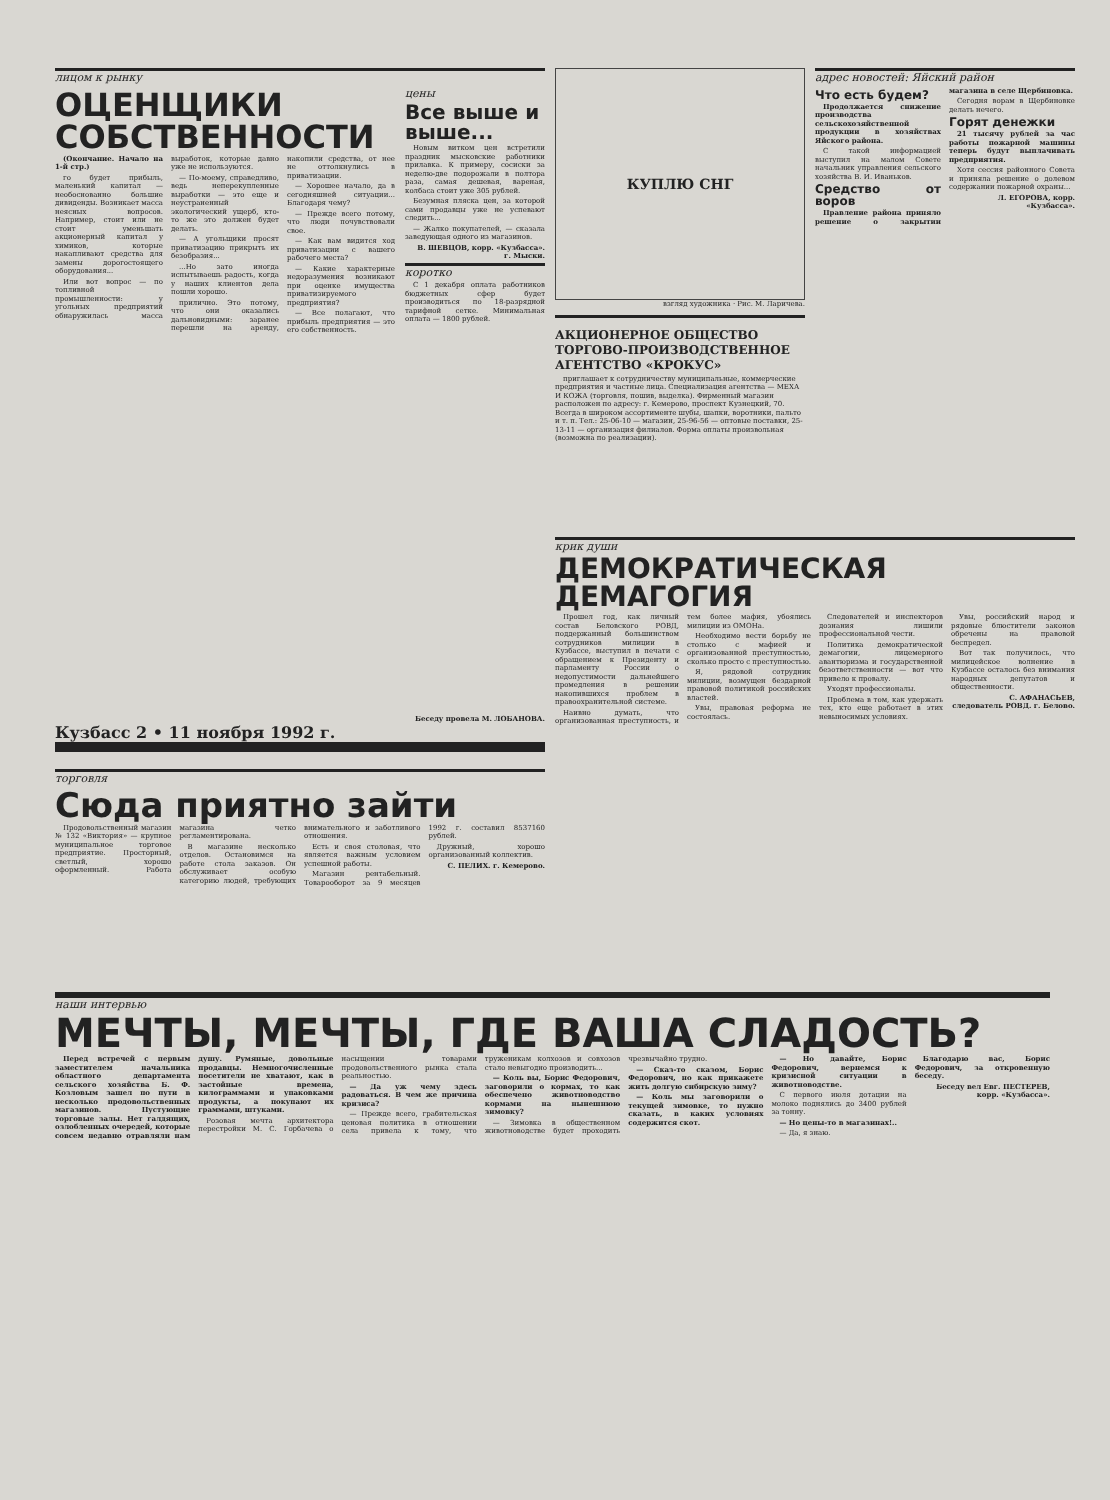лицом к рынку
ОЦЕНЩИКИ СОБСТВЕННОСТИ
(Окончание. Начало на 1-й стр.)
го будет прибыль, маленький капитал — необоснованно большие дивиденды. Возникает масса неясных вопросов. Например, стоит или не стоит уменьшать акционерный капитал у химиков, которые накапливают средства для замены дорогостоящего оборудования...
Или вот вопрос — по топливной промышленности: у угольных предприятий обнаружилась масса выработок, которые давно уже не используются.
— По-моему, справедливо, ведь неперекупленные выработки — это еще и неустраненный экологический ущерб, кто-то же это должен будет делать.
— А угольщики просят приватизацию прикрыть их безобразия...
...Но зато иногда испытываешь радость, когда у наших клиентов дела пошли хорошо.
прилично. Это потому, что они оказались дальновидными: заранее перешли на аренду, накопили средства, от нее не оттолкнулись в приватизации.
— Хорошее начало, да в сегодняшней ситуации... Благодаря чему?
— Прежде всего потому, что люди почувствовали свое.
— Как вам видится ход приватизации с вашего рабочего места?
— Какие характерные недоразумения возникают при оценке имущества приватизируемого предприятия?
— Все полагают, что прибыль предприятия — это его собственность.
цены
Все выше и выше...
Новым витком цен встретили праздник мысковские работники прилавка. К примеру, сосиски за неделю-две подорожали в полтора раза, самая дешевая, вареная, колбаса стоит уже 305 рублей.
Безумная пляска цен, за которой сами продавцы уже не успевают следить...
— Жалко покупателей, — сказала заведующая одного из магазинов.
В. ШЕВЦОВ, корр. «Кузбасса». г. Мыски.
коротко
С 1 декабря оплата работников бюджетных сфер будет производиться по 18-разрядной тарифной сетке. Минимальная оплата — 1800 рублей.
Беседу провела М. ЛОБАНОВА.
Кузбасс 2 • 11 ноября 1992 г.
КУПЛЮ СНГ
взгляд художника · Рис. М. Ларичева.
АКЦИОНЕРНОЕ ОБЩЕСТВО ТОРГОВО-ПРОИЗВОДСТВЕННОЕ АГЕНТСТВО «КРОКУС»
приглашает к сотрудничеству муниципальные, коммерческие предприятия и частные лица. Специализация агентства — МЕХА И КОЖА (торговля, пошив, выделка). Фирменный магазин расположен по адресу: г. Кемерово, проспект Кузнецкий, 70. Всегда в широком ассортименте шубы, шапки, воротники, пальто и т. п. Тел.: 25-06-10 — магазин, 25-96-56 — оптовые поставки, 25-13-11 — организация филиалов. Форма оплаты произвольная (возможна по реализации).
адрес новостей: Яйский район
Что есть будем?
Продолжается снижение производства сельскохозяйственной продукции в хозяйствах Яйского района.
С такой информацией выступил на малом Совете начальник управления сельского хозяйства В. И. Иваньков.
Средство от воров
Правление района приняло решение о закрытии магазина в селе Щербиновка.
Сегодня ворам в Щербиновке делать нечего.
Горят денежки
21 тысячу рублей за час работы пожарной машины теперь будут выплачивать предприятия.
Хотя сессия районного Совета и приняла решение о долевом содержании пожарной охраны...
Л. ЕГОРОВА, корр. «Кузбасса».
крик души
ДЕМОКРАТИЧЕСКАЯ ДЕМАГОГИЯ
Прошел год, как личный состав Беловского РОВД, поддержанный большинством сотрудников милиции в Кузбассе, выступил в печати с обращением к Президенту и парламенту России о недопустимости дальнейшего промедления в решении накопившихся проблем в правоохранительной системе.
Наивно думать, что организованная преступность, и тем более мафия, убоялись милиции из ОМОНа.
Необходимо вести борьбу не столько с мафией и организованной преступностью, сколько просто с преступностью.
Я, рядовой сотрудник милиции, возмущен бездарной правовой политикой российских властей.
Увы, правовая реформа не состоялась.
Следователей и инспекторов дознания лишили профессиональной чести.
Политика демократической демагогии, лицемерного авантюризма и государственной безответственности — вот что привело к провалу.
Уходят профессионалы.
Проблема в том, как удержать тех, кто еще работает в этих невыносимых условиях.
Увы, российский народ и рядовые блюстители законов обречены на правовой беспредел.
Вот так получилось, что милицейское волнение в Кузбассе осталось без внимания народных депутатов и общественности.
С. АФАНАСЬЕВ, следователь РОВД. г. Белово.
торговля
Сюда приятно зайти
Продовольственный магазин № 132 «Виктория» — крупное муниципальное торговое предприятие. Просторный, светлый, хорошо оформленный. Работа магазина четко регламентирована.
В магазине несколько отделов. Остановимся на работе стола заказов. Он обслуживает особую категорию людей, требующих внимательного и заботливого отношения.
Есть и своя столовая, что является важным условием успешной работы.
Магазин рентабельный. Товарооборот за 9 месяцев 1992 г. составил 8537160 рублей.
Дружный, хорошо организованный коллектив.
С. ПЕЛИХ. г. Кемерово.
наши интервью
МЕЧТЫ, МЕЧТЫ, ГДЕ ВАША СЛАДОСТЬ?
Перед встречей с первым заместителем начальника областного департамента сельского хозяйства Б. Ф. Козловым зашел по пути в несколько продовольственных магазинов. Пустующие торговые залы. Нет галдящих, озлобленных очередей, которые совсем недавно отравляли нам душу. Румяные, довольные продавцы. Немногочисленные посетители не хватают, как в застойные времена, килограммами и упаковками продукты, а покупают их граммами, штуками.
Розовая мечта архитектора перестройки М. С. Горбачева о насыщении товарами продовольственного рынка стала реальностью.
— Да уж чему здесь радоваться. В чем же причина кризиса?
— Прежде всего, грабительская ценовая политика в отношении села привела к тому, что труженикам колхозов и совхозов стало невыгодно производить...
— Коль вы, Борис Федорович, заговорили о кормах, то как обеспечено животноводство кормами на нынешнюю зимовку?
— Зимовка в общественном животноводстве будет проходить чрезвычайно трудно.
— Сказ-то сказом, Борис Федорович, но как прикажете жить долгую сибирскую зиму?
— Коль мы заговорили о текущей зимовке, то нужно сказать, в каких условиях содержится скот.
— Но давайте, Борис Федорович, вернемся к кризисной ситуации в животноводстве.
С первого июля дотации на молоко поднялись до 3400 рублей за тонну.
— Но цены-то в магазинах!..
— Да, я знаю.
Благодарю вас, Борис Федорович, за откровенную беседу.
Беседу вел Евг. ПЕСТЕРЕВ, корр. «Кузбасса».